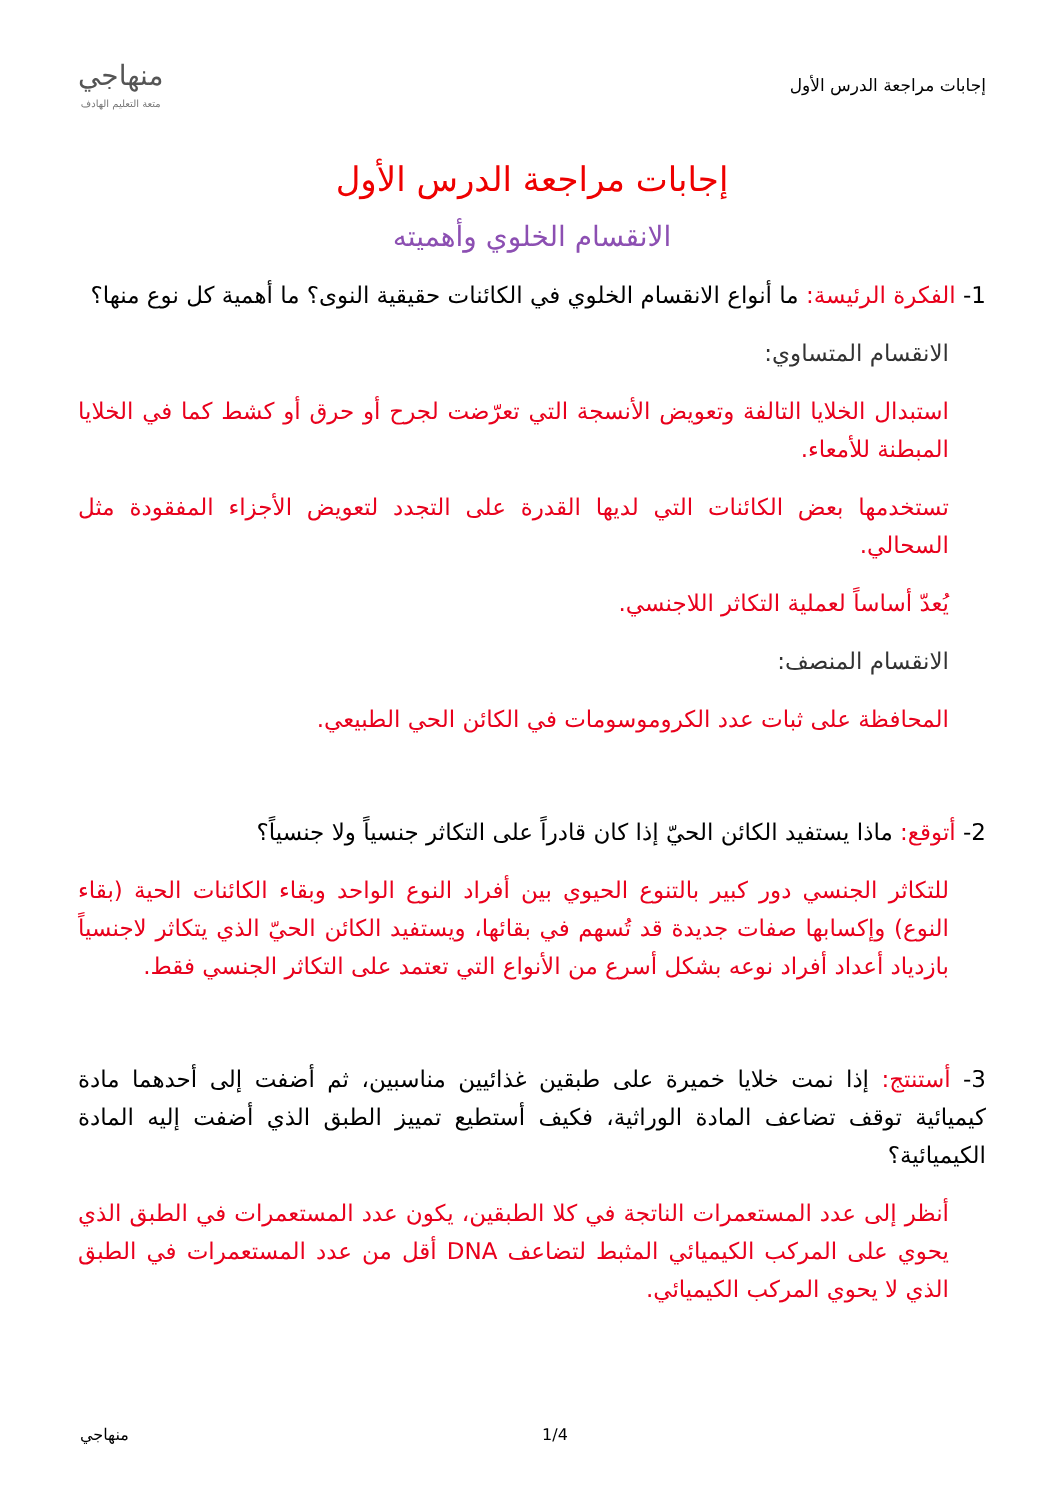إجابات مراجعة الدرس الأول
منهاجي
متعة التعليم الهادف
إجابات مراجعة الدرس الأول
الانقسام الخلوي وأهميته
1- الفكرة الرئيسة: ما أنواع الانقسام الخلوي في الكائنات حقيقية النوى؟ ما أهمية كل نوع منها؟
الانقسام المتساوي:
استبدال الخلايا التالفة وتعويض الأنسجة التي تعرّضت لجرح أو حرق أو كشط كما في الخلايا المبطنة للأمعاء.
تستخدمها بعض الكائنات التي لديها القدرة على التجدد لتعويض الأجزاء المفقودة مثل السحالي.
يُعدّ أساساً لعملية التكاثر اللاجنسي.
الانقسام المنصف:
المحافظة على ثبات عدد الكروموسومات في الكائن الحي الطبيعي.
2- أتوقع: ماذا يستفيد الكائن الحيّ إذا كان قادراً على التكاثر جنسياً ولا جنسياً؟
للتكاثر الجنسي دور كبير بالتنوع الحيوي بين أفراد النوع الواحد وبقاء الكائنات الحية (بقاء النوع) وإكسابها صفات جديدة قد تُسهم في بقائها، ويستفيد الكائن الحيّ الذي يتكاثر لاجنسياً بازدياد أعداد أفراد نوعه بشكل أسرع من الأنواع التي تعتمد على التكاثر الجنسي فقط.
3- أستنتج: إذا نمت خلايا خميرة على طبقين غذائيين مناسبين، ثم أضفت إلى أحدهما مادة كيميائية توقف تضاعف المادة الوراثية، فكيف أستطيع تمييز الطبق الذي أضفت إليه المادة الكيميائية؟
أنظر إلى عدد المستعمرات الناتجة في كلا الطبقين، يكون عدد المستعمرات في الطبق الذي يحوي على المركب الكيميائي المثبط لتضاعف DNA أقل من عدد المستعمرات في الطبق الذي لا يحوي المركب الكيميائي.
منهاجي 1/4